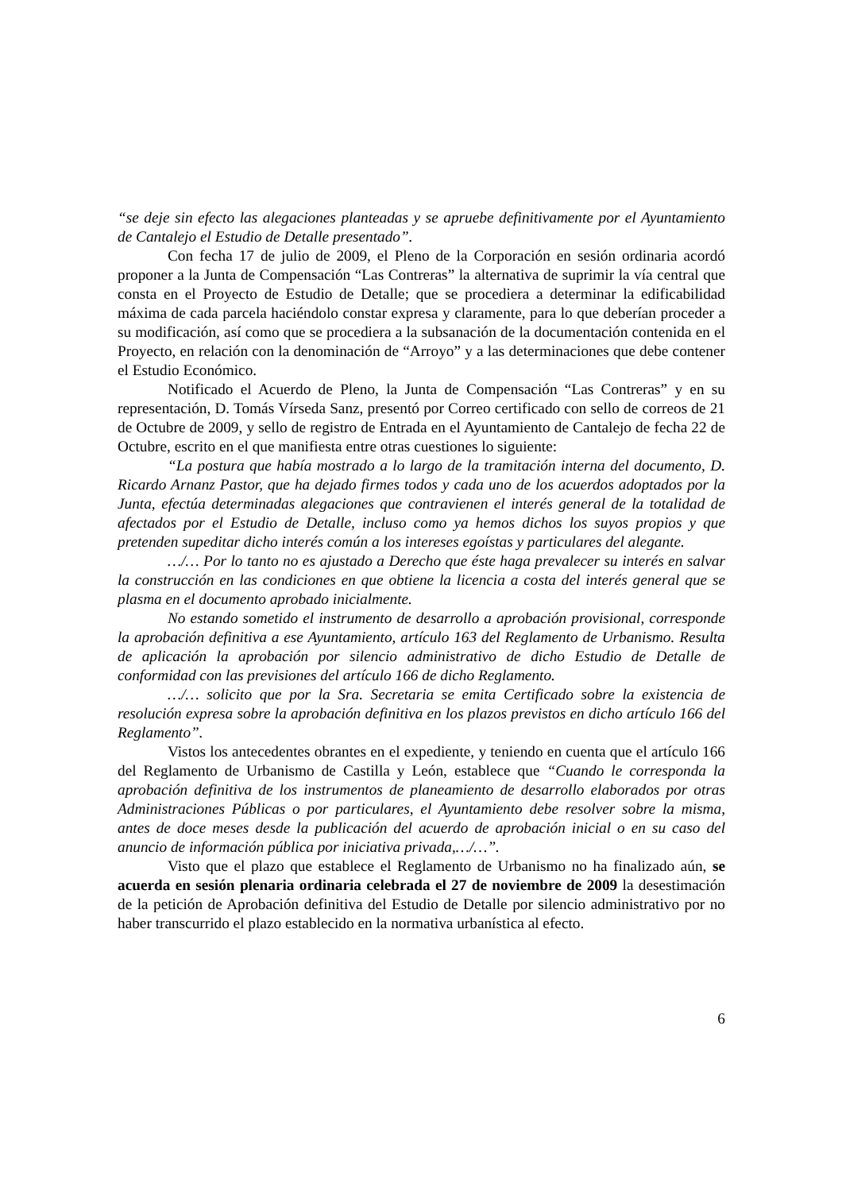“se deje sin efecto las alegaciones planteadas y se apruebe definitivamente por el Ayuntamiento de Cantalejo el Estudio de Detalle presentado”.
Con fecha 17 de julio de 2009, el Pleno de la Corporación en sesión ordinaria acordó proponer a la Junta de Compensación “Las Contreras” la alternativa de suprimir la vía central que consta en el Proyecto de Estudio de Detalle; que se procediera a determinar la edificabilidad máxima de cada parcela haciéndolo constar expresa y claramente, para lo que deberían proceder a su modificación, así como que se procediera a la subsanación de la documentación contenida en el Proyecto, en relación con la denominación de “Arroyo” y a las determinaciones que debe contener el Estudio Económico.
Notificado el Acuerdo de Pleno, la Junta de Compensación “Las Contreras” y en su representación, D. Tomás Vírseda Sanz, presentó por Correo certificado con sello de correos de 21 de Octubre de 2009, y sello de registro de Entrada en el Ayuntamiento de Cantalejo de fecha 22 de Octubre, escrito en el que manifiesta entre otras cuestiones lo siguiente:
“La postura que había mostrado a lo largo de la tramitación interna del documento, D. Ricardo Arnanz Pastor, que ha dejado firmes todos y cada uno de los acuerdos adoptados por la Junta, efectúa determinadas alegaciones que contravienen el interés general de la totalidad de afectados por el Estudio de Detalle, incluso como ya hemos dichos los suyos propios y que pretenden supeditar dicho interés común a los intereses egoístas y particulares del alegante.
…/… Por lo tanto no es ajustado a Derecho que éste haga prevalecer su interés en salvar la construcción en las condiciones en que obtiene la licencia a costa del interés general que se plasma en el documento aprobado inicialmente.
No estando sometido el instrumento de desarrollo a aprobación provisional, corresponde la aprobación definitiva a ese Ayuntamiento, artículo 163 del Reglamento de Urbanismo. Resulta de aplicación la aprobación por silencio administrativo de dicho Estudio de Detalle de conformidad con las previsiones del artículo 166 de dicho Reglamento.
…/… solicito que por la Sra. Secretaria se emita Certificado sobre la existencia de resolución expresa sobre la aprobación definitiva en los plazos previstos en dicho artículo 166 del Reglamento”.
Vistos los antecedentes obrantes en el expediente, y teniendo en cuenta que el artículo 166 del Reglamento de Urbanismo de Castilla y León, establece que “Cuando le corresponda la aprobación definitiva de los instrumentos de planeamiento de desarrollo elaborados por otras Administraciones Públicas o por particulares, el Ayuntamiento debe resolver sobre la misma, antes de doce meses desde la publicación del acuerdo de aprobación inicial o en su caso del anuncio de información pública por iniciativa privada,…/…”.
Visto que el plazo que establece el Reglamento de Urbanismo no ha finalizado aún, se acuerda en sesión plenaria ordinaria celebrada el 27 de noviembre de 2009 la desestimación de la petición de Aprobación definitiva del Estudio de Detalle por silencio administrativo por no haber transcurrido el plazo establecido en la normativa urbanística al efecto.
6